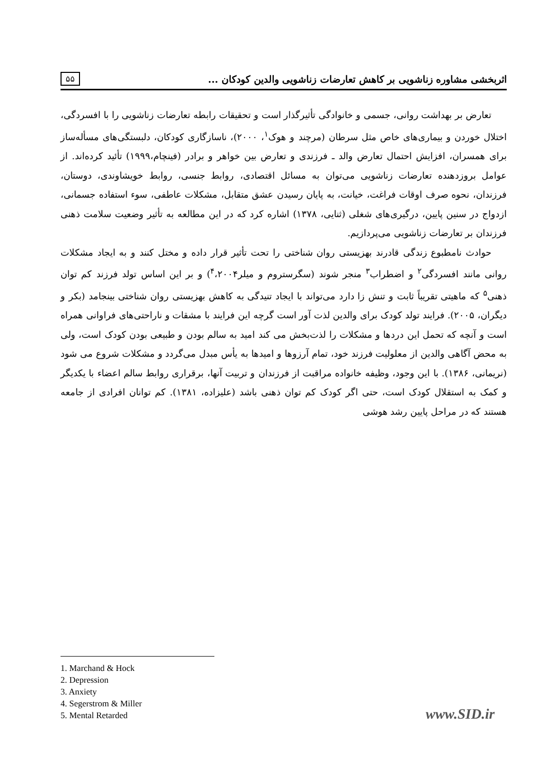۵۵ اثربخشی مشاوره زناشویی بر کاهش تعارضات زناشویی والدین کودکان ...
تعارض بر بهداشت روانی، جسمی و خانوادگی تأثیرگذار است و تحقیقات رابطه تعارضات زناشویی را با افسردگی، اختلال خوردن و بیماری‌های خاص مثل سرطان (مرچند و هوک<sup>۱</sup>، ۲۰۰۰)، ناسازگاری کودکان، دلبستگی‌های مسأله‌ساز برای همسران، افزایش احتمال تعارض والد ـ فرزندی و تعارض بین خواهر و برادر (فینچام،۱۹۹۹) تأئید کرده‌اند. از عوامل بروزدهنده تعارضات زناشویی می‌توان به مسائل اقتصادی، روابط جنسی، روابط خویشاوندی، دوستان، فرزندان، نحوه صرف اوقات فراغت، خیانت، به پایان رسیدن عشق متقابل، مشکلات عاطفی، سوء استفاده جسمانی، ازدواج در سنین پایین، درگیری‌های شغلی (ثنایی، ۱۳۷۸) اشاره کرد که در این مطالعه به تأثیر وضعیت سلامت ذهنی فرزندان بر تعارضات زناشویی می‌پردازیم.
حوادث نامطبوع زندگی قادرند بهزیستی روان شناختی را تحت تأثیر قرار داده و مختل کنند و به ایجاد مشکلات روانی مانند افسردگی<sup>۲</sup> و اضطراب<sup>۳</sup> منجر شوند (سگرستروم و میلر<sup>۴</sup>،۲۰۰۴) و بر این اساس تولد فرزند کم توان ذهنی<sup>۵</sup> که ماهیتی تقریباً ثابت و تنش زا دارد می‌تواند با ایجاد تنیدگی به کاهش بهزیستی روان شناختی بینجامد (بکر و دیگران، ۲۰۰۵). فرایند تولد کودک برای والدین لذت آور است گرچه این فرایند با مشقات و ناراحتی‌های فراوانی همراه است و آنچه که تحمل این دردها و مشکلات را لذت‌بخش می کند امید به سالم بودن و طبیعی بودن کودک است، ولی به محض آگاهی والدین از معلولیت فرزند خود، تمام آرزوها و امیدها به یأس مبدل می‌گردد و مشکلات شروع می شود (نریمانی، ۱۳۸۶). با این وجود، وظیفه خانواده مراقبت از فرزندان و تربیت آنها، برقراری روابط سالم اعضاء با یکدیگر و کمک به استقلال کودک است، حتی اگر کودک کم توان ذهنی باشد (علیزاده، ۱۳۸۱). کم توانان افرادی از جامعه هستند که در مراحل پایین رشد هوشی
1. Marchand & Hock
2. Depression
3. Anxiety
4. Segerstrom & Miller
5. Mental Retarded
www.SID.ir